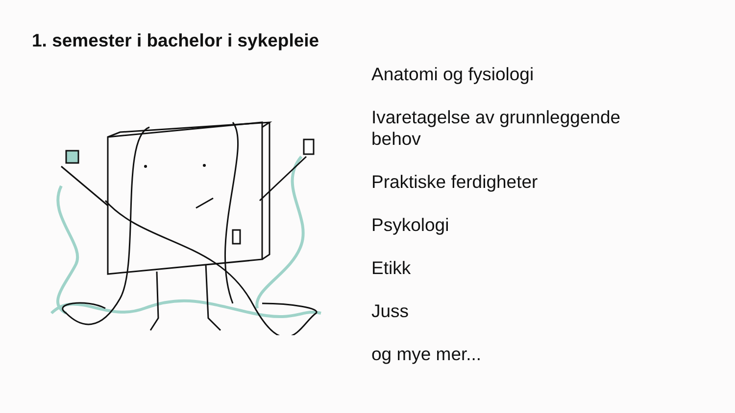1. semester i bachelor i sykepleie
Anatomi og fysiologi
Ivaretagelse av grunnleggende behov
Praktiske ferdigheter
Psykologi
Etikk
Juss
og mye mer...